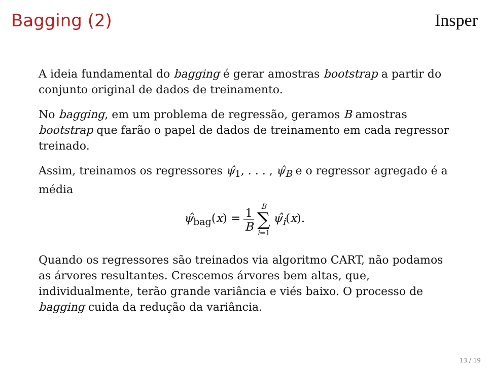Bagging (2) Insper
A ideia fundamental do bagging é gerar amostras bootstrap a partir do conjunto original de dados de treinamento.
No bagging, em um problema de regressão, geramos B amostras bootstrap que farão o papel de dados de treinamento em cada regressor treinado.
Assim, treinamos os regressores ψ̂<sub>1</sub>, . . . , ψ̂<sub>B</sub> e o regressor agregado é a média
ψ̂<sub>bag</sub>(x) = 1 B B ∑ i=1 ψ̂<sub>i</sub>(x).
Quando os regressores são treinados via algoritmo CART, não podamos as árvores resultantes. Crescemos árvores bem altas, que, individualmente, terão grande variância e viés baixo. O processo de bagging cuida da redução da variância.
13 / 19